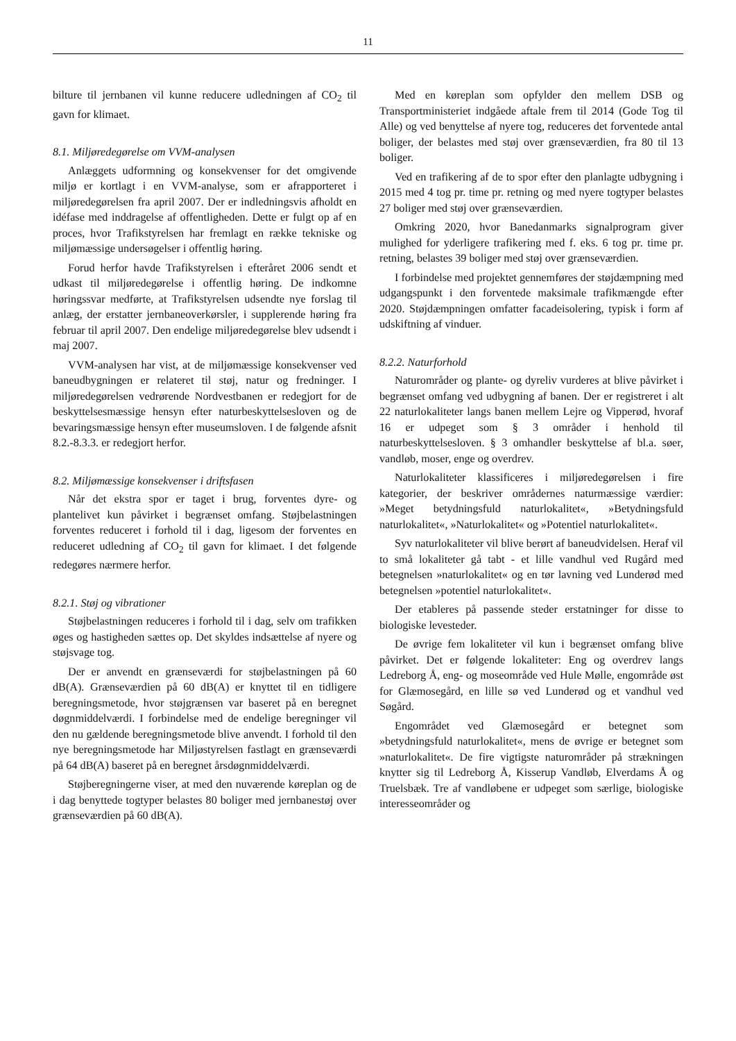11
bilture til jernbanen vil kunne reducere udledningen af CO<sub>2</sub> til gavn for klimaet.
8.1. Miljøredegørelse om VVM-analysen
Anlæggets udformning og konsekvenser for det omgivende miljø er kortlagt i en VVM-analyse, som er afrapporteret i miljøredegørelsen fra april 2007. Der er indledningsvis afholdt en idéfase med inddragelse af offentligheden. Dette er fulgt op af en proces, hvor Trafikstyrelsen har fremlagt en række tekniske og miljømæssige undersøgelser i offentlig høring.
Forud herfor havde Trafikstyrelsen i efteråret 2006 sendt et udkast til miljøredegørelse i offentlig høring. De indkomne høringssvar medførte, at Trafikstyrelsen udsendte nye forslag til anlæg, der erstatter jernbaneoverkørsler, i supplerende høring fra februar til april 2007. Den endelige miljøredegørelse blev udsendt i maj 2007.
VVM-analysen har vist, at de miljømæssige konsekvenser ved baneudbygningen er relateret til støj, natur og fredninger. I miljøredegørelsen vedrørende Nordvestbanen er redegjort for de beskyttelsesmæssige hensyn efter naturbeskyttelsesloven og de bevaringsmæssige hensyn efter museumsloven. I de følgende afsnit 8.2.-8.3.3. er redegjort herfor.
8.2. Miljømæssige konsekvenser i driftsfasen
Når det ekstra spor er taget i brug, forventes dyre- og plantelivet kun påvirket i begrænset omfang. Støjbelastningen forventes reduceret i forhold til i dag, ligesom der forventes en reduceret udledning af CO<sub>2</sub> til gavn for klimaet. I det følgende redegøres nærmere herfor.
8.2.1. Støj og vibrationer
Støjbelastningen reduceres i forhold til i dag, selv om trafikken øges og hastigheden sættes op. Det skyldes indsættelse af nyere og støjsvage tog.
Der er anvendt en grænseværdi for støjbelastningen på 60 dB(A). Grænseværdien på 60 dB(A) er knyttet til en tidligere beregningsmetode, hvor støjgrænsen var baseret på en beregnet døgnmiddelværdi. I forbindelse med de endelige beregninger vil den nu gældende beregningsmetode blive anvendt. I forhold til den nye beregningsmetode har Miljøstyrelsen fastlagt en grænseværdi på 64 dB(A) baseret på en beregnet årsdøgnmiddelværdi.
Støjberegningerne viser, at med den nuværende køreplan og de i dag benyttede togtyper belastes 80 boliger med jernbanestøj over grænseværdien på 60 dB(A).
Med en køreplan som opfylder den mellem DSB og Transportministeriet indgåede aftale frem til 2014 (Gode Tog til Alle) og ved benyttelse af nyere tog, reduceres det forventede antal boliger, der belastes med støj over grænseværdien, fra 80 til 13 boliger.
Ved en trafikering af de to spor efter den planlagte udbygning i 2015 med 4 tog pr. time pr. retning og med nyere togtyper belastes 27 boliger med støj over grænseværdien.
Omkring 2020, hvor Banedanmarks signalprogram giver mulighed for yderligere trafikering med f. eks. 6 tog pr. time pr. retning, belastes 39 boliger med støj over grænseværdien.
I forbindelse med projektet gennemføres der støjdæmpning med udgangspunkt i den forventede maksimale trafikmængde efter 2020. Støjdæmpningen omfatter facadeisolering, typisk i form af udskiftning af vinduer.
8.2.2. Naturforhold
Naturområder og plante- og dyreliv vurderes at blive påvirket i begrænset omfang ved udbygning af banen. Der er registreret i alt 22 naturlokaliteter langs banen mellem Lejre og Vipperød, hvoraf 16 er udpeget som § 3 områder i henhold til naturbeskyttelsesloven. § 3 omhandler beskyttelse af bl.a. søer, vandløb, moser, enge og overdrev.
Naturlokaliteter klassificeres i miljøredegørelsen i fire kategorier, der beskriver områdernes naturmæssige værdier: »Meget betydningsfuld naturlokalitet«, »Betydningsfuld naturlokalitet«, »Naturlokalitet« og »Potentiel naturlokalitet«.
Syv naturlokaliteter vil blive berørt af baneudvidelsen. Heraf vil to små lokaliteter gå tabt - et lille vandhul ved Rugård med betegnelsen »naturlokalitet« og en tør lavning ved Lunderød med betegnelsen »potentiel naturlokalitet«.
Der etableres på passende steder erstatninger for disse to biologiske levesteder.
De øvrige fem lokaliteter vil kun i begrænset omfang blive påvirket. Det er følgende lokaliteter: Eng og overdrev langs Ledreborg Å, eng- og moseområde ved Hule Mølle, engområde øst for Glæmosegård, en lille sø ved Lunderød og et vandhul ved Søgård.
Engområdet ved Glæmosegård er betegnet som »betydningsfuld naturlokalitet«, mens de øvrige er betegnet som »naturlokalitet«. De fire vigtigste naturområder på strækningen knytter sig til Ledreborg Å, Kisserup Vandløb, Elverdams Å og Truelsbæk. Tre af vandløbene er udpeget som særlige, biologiske interesseområder og